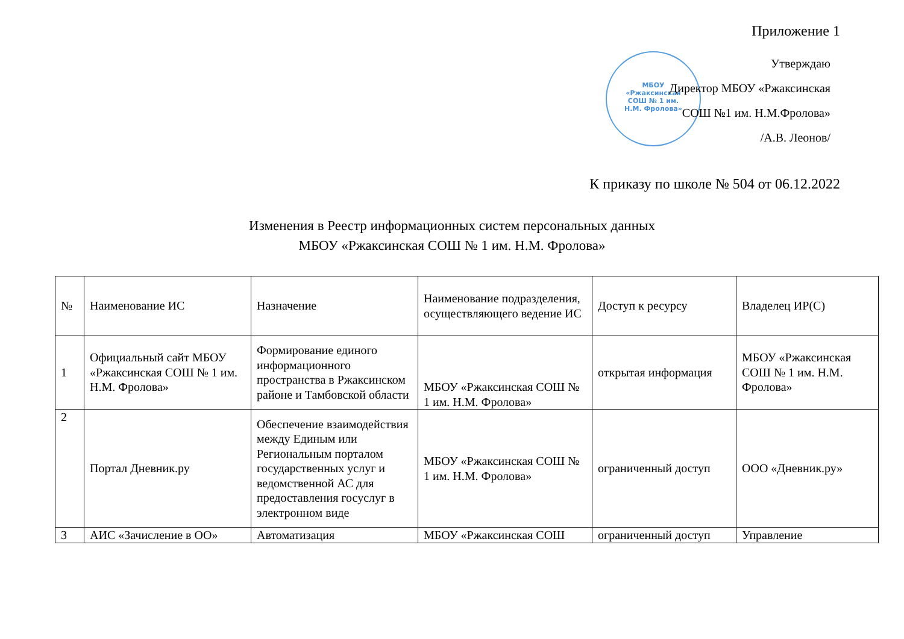Приложение 1
МБОУ
«Ржаксинская
СОШ № 1 им.
Н.М. Фролова»
Утверждаю
Директор МБОУ «Ржаксинская
СОШ №1 им. Н.М.Фролова»
/А.В. Леонов/
К приказу по школе № 504 от 06.12.2022
Изменения в Реестр информационных систем персональных данных
МБОУ «Ржаксинская СОШ № 1 им. Н.М. Фролова»
| № | Наименование ИС | Назначение | Наименование подразделения, осуществляющего ведение ИС | Доступ к ресурсу | Владелец ИР(С) |
| --- | --- | --- | --- | --- | --- |
| 1 | Официальный сайт МБОУ «Ржаксинская СОШ № 1 им. Н.М. Фролова» | Формирование единого информационного пространства в Ржаксинском районе и Тамбовской области | МБОУ «Ржаксинская СОШ № 1 им. Н.М. Фролова» | открытая информация | МБОУ «Ржаксинская СОШ № 1 им. Н.М. Фролова» |
| 2 | Портал Дневник.ру | Обеспечение взаимодействия между Единым или Региональным порталом государственных услуг и ведомственной АС для предоставления госуслуг в электронном виде | МБОУ «Ржаксинская СОШ № 1 им. Н.М. Фролова» | ограниченный доступ | ООО «Дневник.ру» |
| 3 | АИС «Зачисление в ОО» | Автоматизация | МБОУ «Ржаксинская СОШ | ограниченный доступ | Управление |